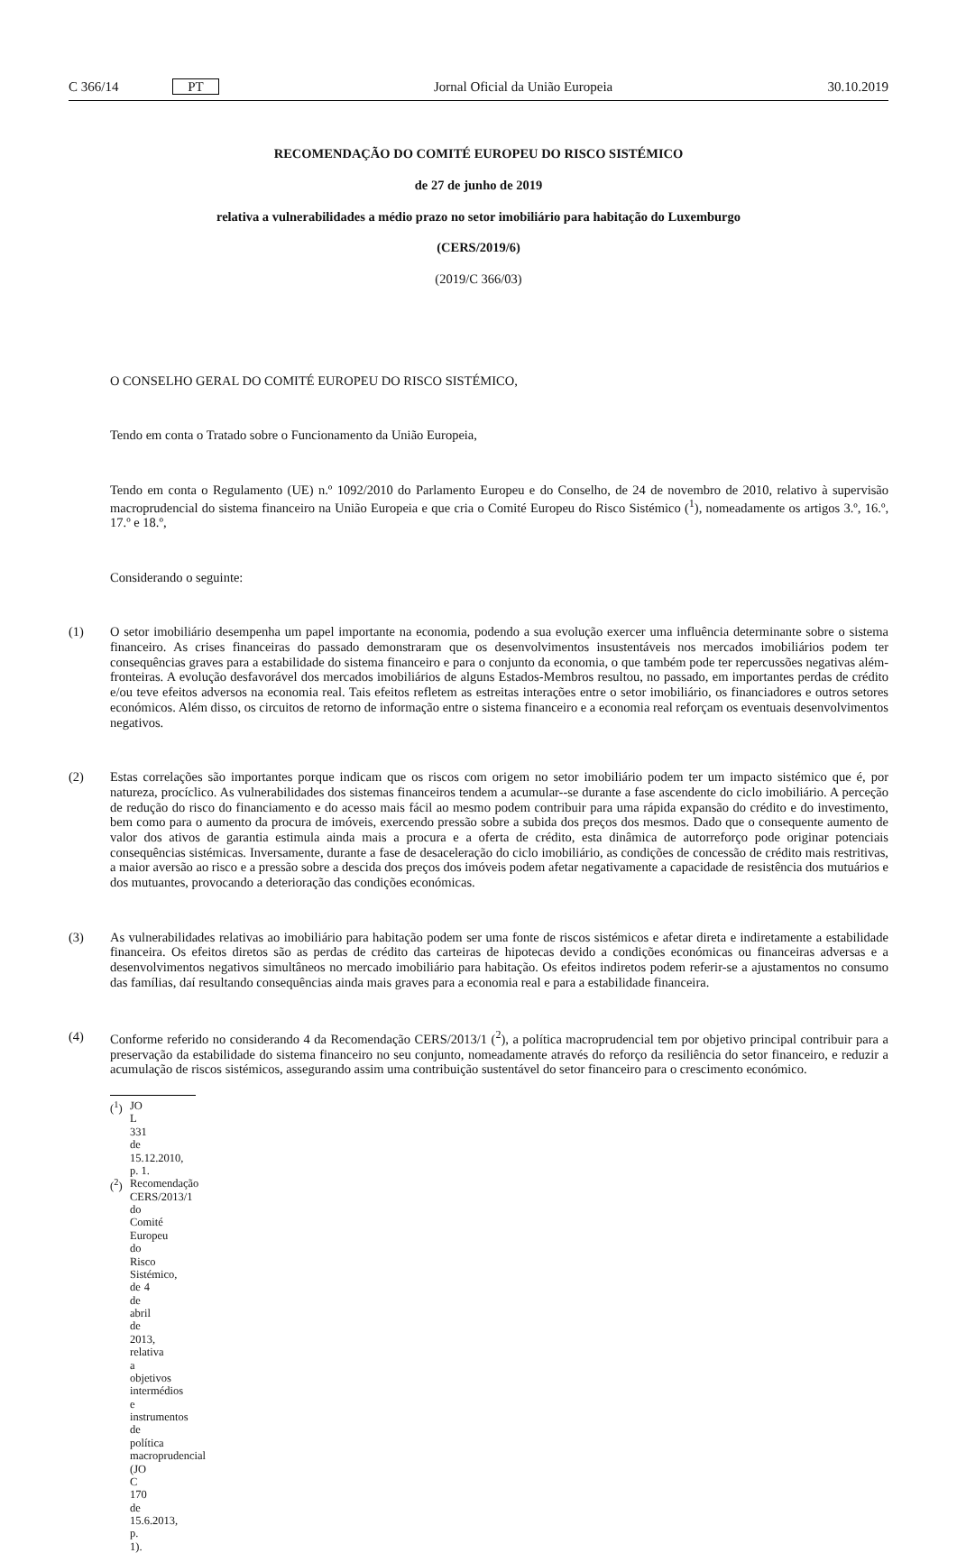C 366/14 PT Jornal Oficial da União Europeia 30.10.2019
RECOMENDAÇÃO DO COMITÉ EUROPEU DO RISCO SISTÉMICO
de 27 de junho de 2019
relativa a vulnerabilidades a médio prazo no setor imobiliário para habitação do Luxemburgo
(CERS/2019/6)
(2019/C 366/03)
O CONSELHO GERAL DO COMITÉ EUROPEU DO RISCO SISTÉMICO,
Tendo em conta o Tratado sobre o Funcionamento da União Europeia,
Tendo em conta o Regulamento (UE) n.º 1092/2010 do Parlamento Europeu e do Conselho, de 24 de novembro de 2010, relativo à supervisão macroprudencial do sistema financeiro na União Europeia e que cria o Comité Europeu do Risco Sistémico (<sup>1</sup>), nomeadamente os artigos 3.º, 16.º, 17.º e 18.º,
Considerando o seguinte:
(1) O setor imobiliário desempenha um papel importante na economia, podendo a sua evolução exercer uma influência determinante sobre o sistema financeiro. As crises financeiras do passado demonstraram que os desenvolvimentos insustentáveis nos mercados imobiliários podem ter consequências graves para a estabilidade do sistema financeiro e para o conjunto da economia, o que também pode ter repercussões negativas além-fronteiras. A evolução desfavorável dos mercados imobiliários de alguns Estados-Membros resultou, no passado, em importantes perdas de crédito e/ou teve efeitos adversos na economia real. Tais efeitos refletem as estreitas interações entre o setor imobiliário, os financiadores e outros setores económicos. Além disso, os circuitos de retorno de informação entre o sistema financeiro e a economia real reforçam os eventuais desenvolvimentos negativos.
(2) Estas correlações são importantes porque indicam que os riscos com origem no setor imobiliário podem ter um impacto sistémico que é, por natureza, procíclico. As vulnerabilidades dos sistemas financeiros tendem a acumular--se durante a fase ascendente do ciclo imobiliário. A perceção de redução do risco do financiamento e do acesso mais fácil ao mesmo podem contribuir para uma rápida expansão do crédito e do investimento, bem como para o aumento da procura de imóveis, exercendo pressão sobre a subida dos preços dos mesmos. Dado que o consequente aumento de valor dos ativos de garantia estimula ainda mais a procura e a oferta de crédito, esta dinâmica de autorreforço pode originar potenciais consequências sistémicas. Inversamente, durante a fase de desaceleração do ciclo imobiliário, as condições de concessão de crédito mais restritivas, a maior aversão ao risco e a pressão sobre a descida dos preços dos imóveis podem afetar negativamente a capacidade de resistência dos mutuários e dos mutuantes, provocando a deterioração das condições económicas.
(3) As vulnerabilidades relativas ao imobiliário para habitação podem ser uma fonte de riscos sistémicos e afetar direta e indiretamente a estabilidade financeira. Os efeitos diretos são as perdas de crédito das carteiras de hipotecas devido a condições económicas ou financeiras adversas e a desenvolvimentos negativos simultâneos no mercado imobiliário para habitação. Os efeitos indiretos podem referir-se a ajustamentos no consumo das famílias, daí resultando consequências ainda mais graves para a economia real e para a estabilidade financeira.
(4) Conforme referido no considerando 4 da Recomendação CERS/2013/1 (<sup>2</sup>), a política macroprudencial tem por objetivo principal contribuir para a preservação da estabilidade do sistema financeiro no seu conjunto, nomeadamente através do reforço da resiliência do setor financeiro, e reduzir a acumulação de riscos sistémicos, assegurando assim uma contribuição sustentável do setor financeiro para o crescimento económico.
(<sup>1</sup>) JO L 331 de 15.12.2010, p. 1.
(<sup>2</sup>) Recomendação CERS/2013/1 do Comité Europeu do Risco Sistémico, de 4 de abril de 2013, relativa a objetivos intermédios e instrumentos de política macroprudencial (JO C 170 de 15.6.2013, p. 1).